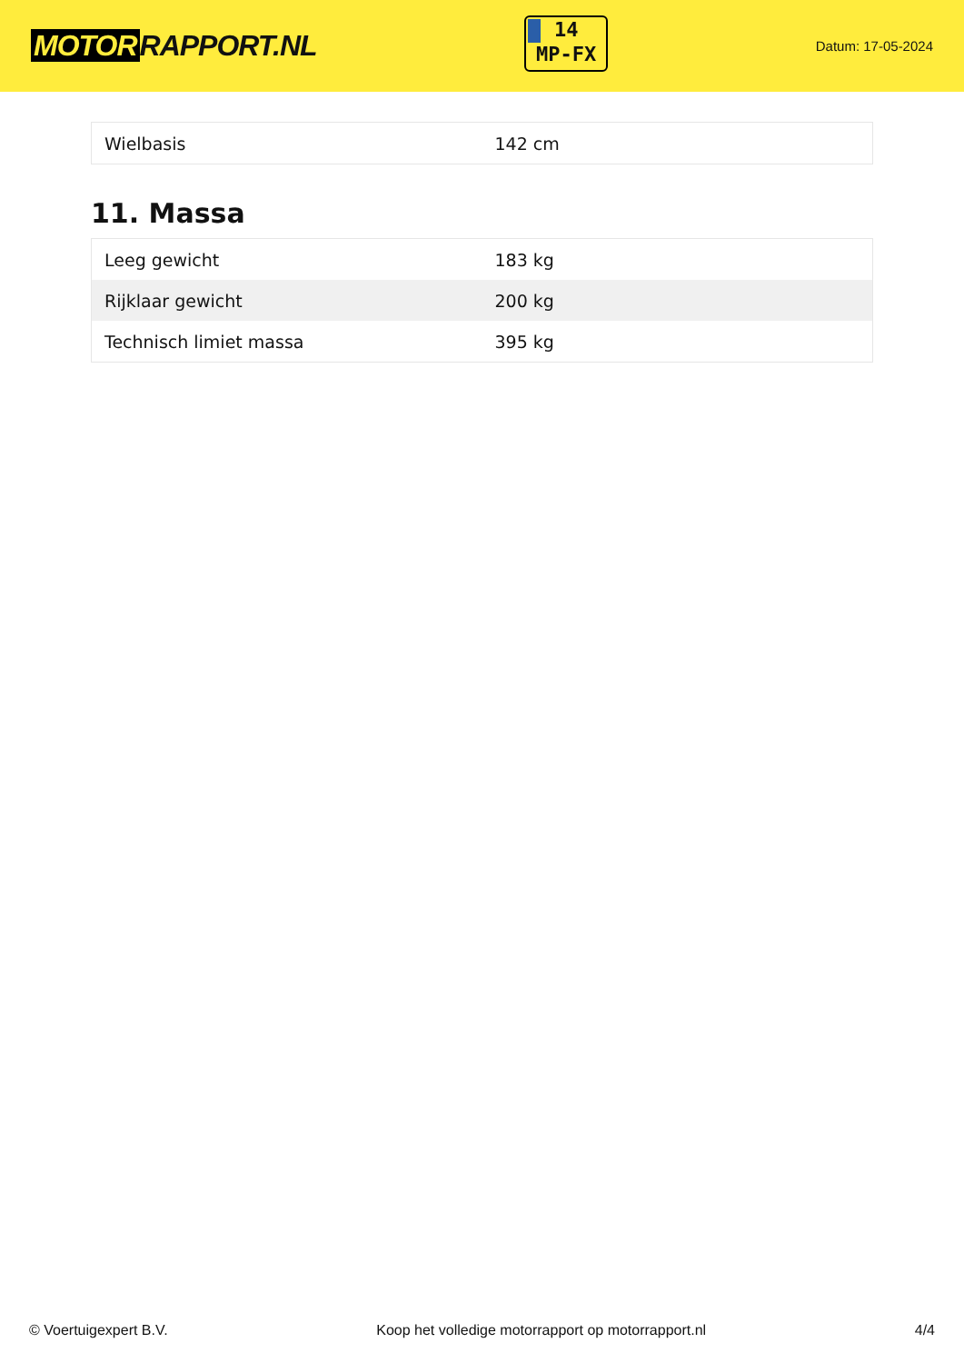MOTOR RAPPORT.NL
14
MP-FX
Datum: 17-05-2024
| Wielbasis | 142 cm |
11. Massa
| Leeg gewicht | 183 kg |
| Rijklaar gewicht | 200 kg |
| Technisch limiet massa | 395 kg |
© Voertuigexpert B.V. Koop het volledige motorrapport op motorrapport.nl 4/4